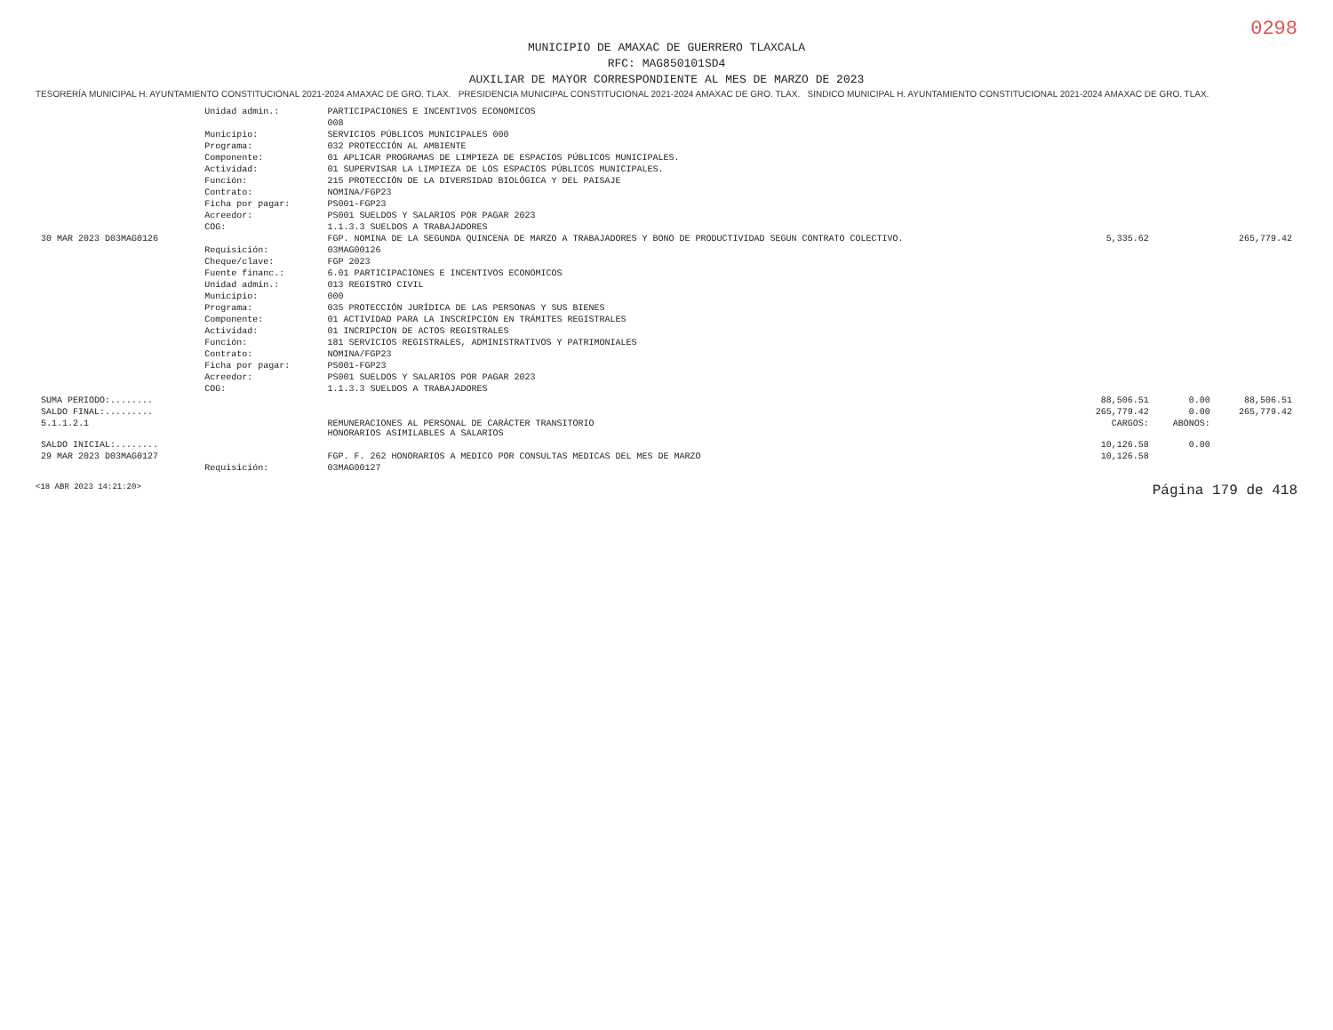0298
MUNICIPIO DE AMAXAC DE GUERRERO TLAXCALA
RFC: MAG850101SD4
AUXILIAR DE MAYOR CORRESPONDIENTE AL MES DE MARZO DE 2023
TESORERÍA MUNICIPAL H. AYUNTAMIENTO CONSTITUCIONAL 2021-2024 AMAXAC DE GRO. TLAX. PRESIDENCIA MUNICIPAL CONSTITUCIONAL 2021-2024 AMAXAC DE GRO. TLAX. SINDICO MUNICIPAL H. AYUNTAMIENTO CONSTITUCIONAL 2021-2024 AMAXAC DE GRO. TLAX.
| | Unidad admin.: | PARTICIPACIONES E INCENTIVOS ECONOMICOS | | | |
| | | 008 | | | |
| | Municipio: | SERVICIOS PÚBLICOS MUNICIPALES 000 | | | |
| | Programa: | 032 PROTECCIÓN AL AMBIENTE | | | |
| | Componente: | 01 APLICAR PROGRAMAS DE LIMPIEZA DE ESPACIOS PÚBLICOS MUNICIPALES. | | | |
| | Actividad: | 01 SUPERVISAR LA LIMPIEZA DE LOS ESPACIOS PÚBLICOS MUNICIPALES. | | | |
| | Función: | 215 PROTECCIÓN DE LA DIVERSIDAD BIOLÓGICA Y DEL PAISAJE | | | |
| | Contrato: | NOMINA/FGP23 | | | |
| | Ficha por pagar: | PS001-FGP23 | | | |
| | Acreedor: | PS001 SUELDOS Y SALARIOS POR PAGAR 2023 | | | |
| | COG: | 1.1.3.3 SUELDOS A TRABAJADORES | | | |
| 30 MAR 2023 D03MAG0126 | | FGP. NOMINA DE LA SEGUNDA QUINCENA DE MARZO A TRABAJADORES Y BONO DE PRODUCTIVIDAD SEGUN CONTRATO COLECTIVO. | 5,335.62 | | 265,779.42 |
| | Requisición: | 03MAG00126 | | | |
| | Cheque/clave: | FGP 2023 | | | |
| | Fuente financ.: | 6.01 PARTICIPACIONES E INCENTIVOS ECONOMICOS | | | |
| | Unidad admin.: | 013 REGISTRO CIVIL | | | |
| | Municipio: | 000 | | | |
| | Programa: | 035 PROTECCIÓN JURÍDICA DE LAS PERSONAS Y SUS BIENES | | | |
| | Componente: | 01 ACTIVIDAD PARA LA INSCRIPCION EN TRÁMITES REGISTRALES | | | |
| | Actividad: | 01 INCRIPCION DE ACTOS REGISTRALES | | | |
| | Función: | 181 SERVICIOS REGISTRALES, ADMINISTRATIVOS Y PATRIMONIALES | | | |
| | Contrato: | NOMINA/FGP23 | | | |
| | Ficha por pagar: | PS001-FGP23 | | | |
| | Acreedor: | PS001 SUELDOS Y SALARIOS POR PAGAR 2023 | | | |
| | COG: | 1.1.3.3 SUELDOS A TRABAJADORES | | | |
| SUMA PERIODO:........ | | | 88,506.51 | 0.00 | 88,506.51 |
| SALDO FINAL:......... | | | 265,779.42 | 0.00 | 265,779.42 |
| 5.1.1.2.1 | | REMUNERACIONES AL PERSONAL DE CARÁCTER TRANSITORIO HONORARIOS ASIMILABLES A SALARIOS | CARGOS: | ABONOS: | |
| SALDO INICIAL:........ | | | 10,126.58 | 0.00 | |
| 29 MAR 2023 D03MAG0127 | | FGP. F. 262 HONORARIOS A MEDICO POR CONSULTAS MEDICAS DEL MES DE MARZO | 10,126.58 | | |
| | Requisición: | 03MAG00127 | | | |
<18 ABR 2023 14:21:20> Página 179 de 418